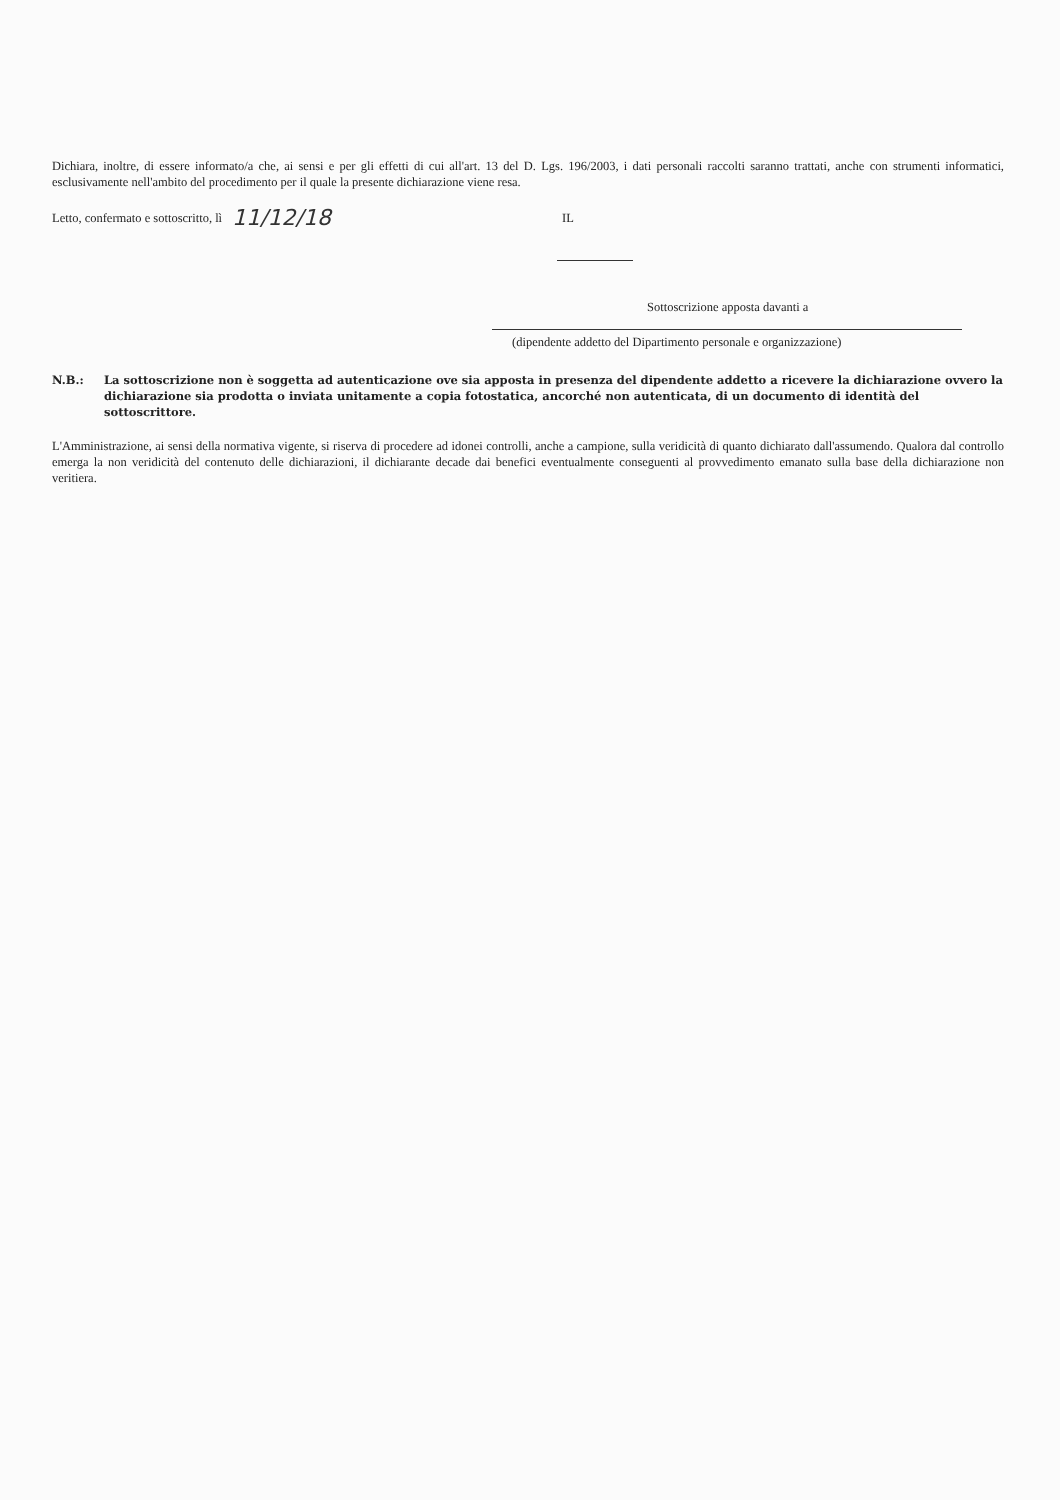Dichiara, inoltre, di essere informato/a che, ai sensi e per gli effetti di cui all'art. 13 del D. Lgs. 196/2003, i dati personali raccolti saranno trattati, anche con strumenti informatici, esclusivamente nell'ambito del procedimento per il quale la presente dichiarazione viene resa.
Letto, confermato e sottoscritto, lì 11/12/18 IL
Sottoscrizione apposta davanti a
(dipendente addetto del Dipartimento personale e organizzazione)
N.B.: La sottoscrizione non è soggetta ad autenticazione ove sia apposta in presenza del dipendente addetto a ricevere la dichiarazione ovvero la dichiarazione sia prodotta o inviata unitamente a copia fotostatica, ancorché non autenticata, di un documento di identità del sottoscrittore.
L'Amministrazione, ai sensi della normativa vigente, si riserva di procedere ad idonei controlli, anche a campione, sulla veridicità di quanto dichiarato dall'assumendo. Qualora dal controllo emerga la non veridicità del contenuto delle dichiarazioni, il dichiarante decade dai benefici eventualmente conseguenti al provvedimento emanato sulla base della dichiarazione non veritiera.